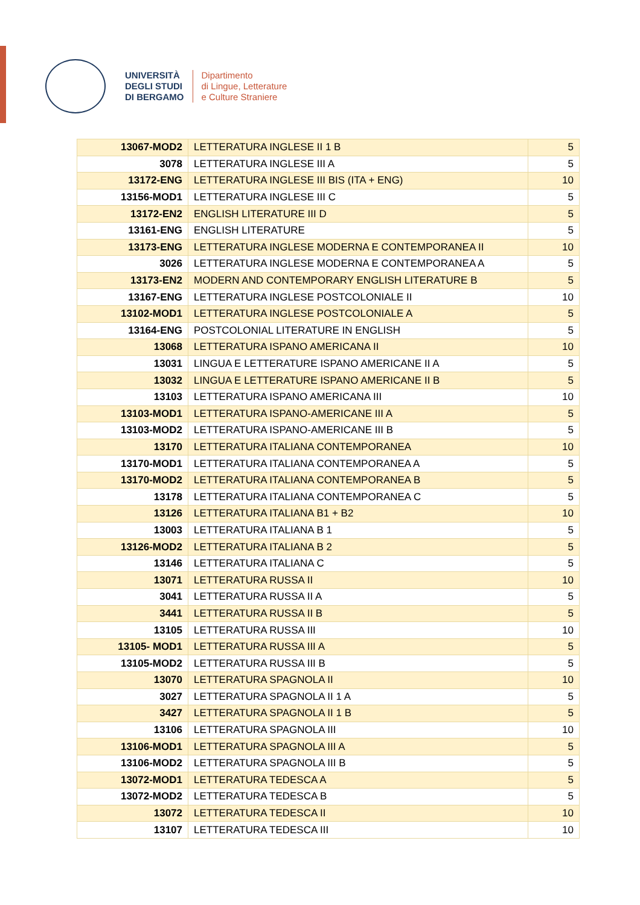UNIVERSITÀ
DEGLI STUDI
DI BERGAMO
Dipartimento
di Lingue, Letterature
e Culture Straniere
| 13067-MOD2 | LETTERATURA INGLESE II 1 B | 5 |
| 3078 | LETTERATURA INGLESE III A | 5 |
| 13172-ENG | LETTERATURA INGLESE III BIS (ITA + ENG) | 10 |
| 13156-MOD1 | LETTERATURA INGLESE III C | 5 |
| 13172-EN2 | ENGLISH LITERATURE III D | 5 |
| 13161-ENG | ENGLISH LITERATURE | 5 |
| 13173-ENG | LETTERATURA INGLESE MODERNA E CONTEMPORANEA II | 10 |
| 3026 | LETTERATURA INGLESE MODERNA E CONTEMPORANEA A | 5 |
| 13173-EN2 | MODERN AND CONTEMPORARY ENGLISH LITERATURE B | 5 |
| 13167-ENG | LETTERATURA INGLESE POSTCOLONIALE II | 10 |
| 13102-MOD1 | LETTERATURA INGLESE POSTCOLONIALE A | 5 |
| 13164-ENG | POSTCOLONIAL LITERATURE IN ENGLISH | 5 |
| 13068 | LETTERATURA ISPANO AMERICANA II | 10 |
| 13031 | LINGUA E LETTERATURE ISPANO AMERICANE II A | 5 |
| 13032 | LINGUA E LETTERATURE ISPANO AMERICANE II B | 5 |
| 13103 | LETTERATURA ISPANO AMERICANA III | 10 |
| 13103-MOD1 | LETTERATURA ISPANO-AMERICANE III A | 5 |
| 13103-MOD2 | LETTERATURA ISPANO-AMERICANE III B | 5 |
| 13170 | LETTERATURA ITALIANA CONTEMPORANEA | 10 |
| 13170-MOD1 | LETTERATURA ITALIANA CONTEMPORANEA A | 5 |
| 13170-MOD2 | LETTERATURA ITALIANA CONTEMPORANEA B | 5 |
| 13178 | LETTERATURA ITALIANA CONTEMPORANEA C | 5 |
| 13126 | LETTERATURA ITALIANA B1 + B2 | 10 |
| 13003 | LETTERATURA ITALIANA B 1 | 5 |
| 13126-MOD2 | LETTERATURA ITALIANA B 2 | 5 |
| 13146 | LETTERATURA ITALIANA C | 5 |
| 13071 | LETTERATURA RUSSA II | 10 |
| 3041 | LETTERATURA RUSSA II A | 5 |
| 3441 | LETTERATURA RUSSA II B | 5 |
| 13105 | LETTERATURA RUSSA III | 10 |
| 13105- MOD1 | LETTERATURA RUSSA III A | 5 |
| 13105-MOD2 | LETTERATURA RUSSA III B | 5 |
| 13070 | LETTERATURA SPAGNOLA II | 10 |
| 3027 | LETTERATURA SPAGNOLA II 1 A | 5 |
| 3427 | LETTERATURA SPAGNOLA II 1 B | 5 |
| 13106 | LETTERATURA SPAGNOLA III | 10 |
| 13106-MOD1 | LETTERATURA SPAGNOLA III A | 5 |
| 13106-MOD2 | LETTERATURA SPAGNOLA III B | 5 |
| 13072-MOD1 | LETTERATURA TEDESCA A | 5 |
| 13072-MOD2 | LETTERATURA TEDESCA B | 5 |
| 13072 | LETTERATURA TEDESCA II | 10 |
| 13107 | LETTERATURA TEDESCA III | 10 |